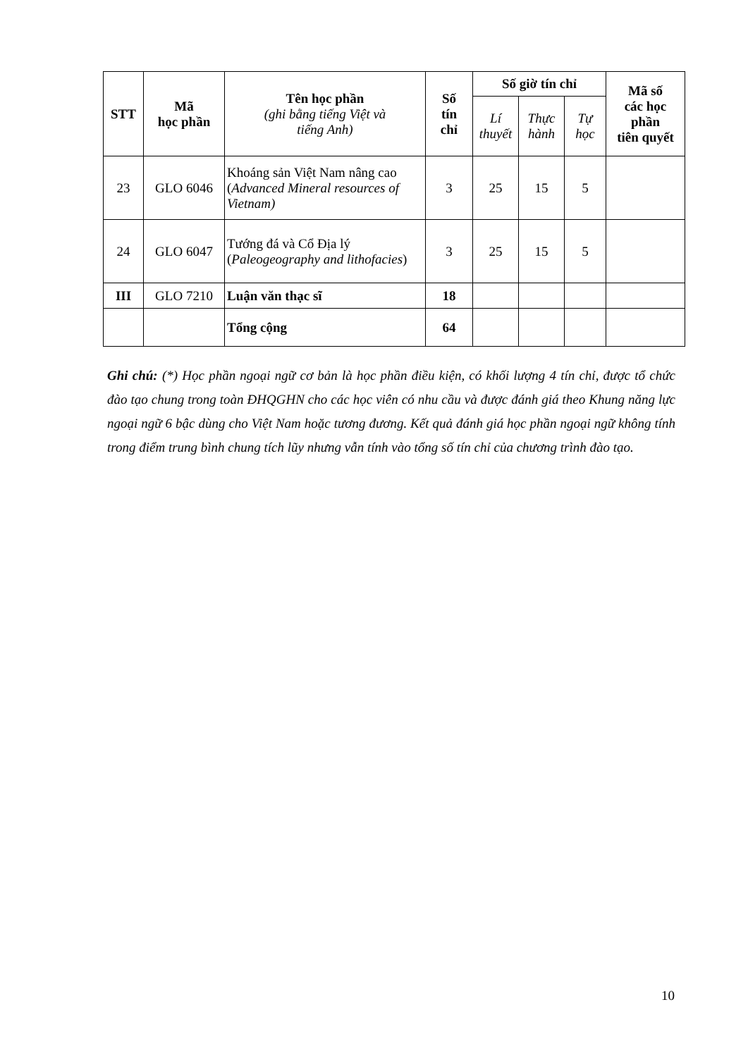| STT | Mã học phần | Tên học phần (ghi bằng tiếng Việt và tiếng Anh) | Số tín chỉ | Số giờ tín chỉ | | | Mã số các học phần tiên quyết |
| --- | --- | --- | --- | --- | --- | --- | --- |
| | | | | Lí thuyết | Thực hành | Tự học | |
| 23 | GLO 6046 | Khoáng sản Việt Nam nâng cao ( Advanced Mineral resources of Vietnam) | 3 | 25 | 15 | 5 | |
| 24 | GLO 6047 | Tướng đá và Cổ Địa lý ( Paleogeography and lithofacies ) | 3 | 25 | 15 | 5 | |
| III | GLO 7210 | Luận văn thạc sĩ | 18 | | | | |
| | | Tổng cộng | 64 | | | | |
Ghi chú: (*) Học phần ngoại ngữ cơ bản là học phần điều kiện, có khối lượng 4 tín chỉ, được tổ chức đào tạo chung trong toàn ĐHQGHN cho các học viên có nhu cầu và được đánh giá theo Khung năng lực ngoại ngữ 6 bậc dùng cho Việt Nam hoặc tương đương. Kết quả đánh giá học phần ngoại ngữ không tính trong điểm trung bình chung tích lũy nhưng vẫn tính vào tổng số tín chỉ của chương trình đào tạo.
10